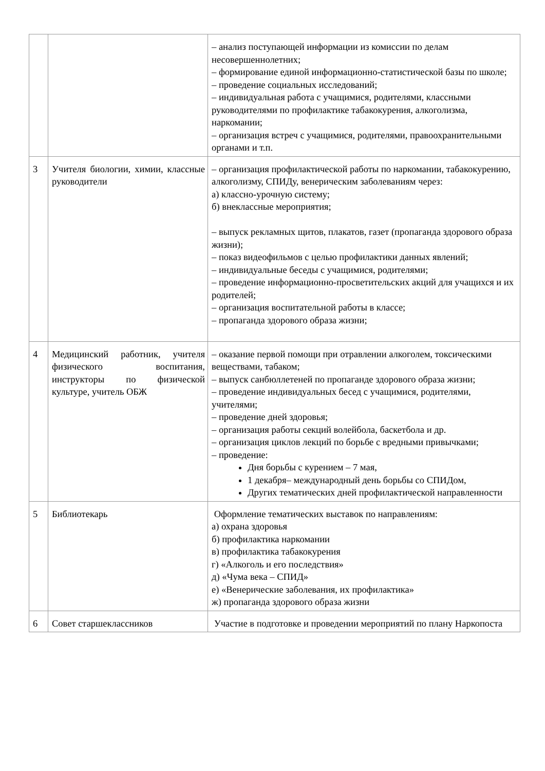| | | – анализ поступающей информации из комиссии по делам несовершеннолетних; – формирование единой информационно-статистической базы по школе; – проведение социальных исследований; – индивидуальная работа с учащимися, родителями, классными руководителями по профилактике табакокурения, алкоголизма, наркомании; – организация встреч с учащимися, родителями, правоохранительными органами и т.п. |
| 3 | Учителя биологии, химии, классные руководители | – организация профилактической работы по наркомании, табакокурению, алкоголизму, СПИДу, венерическим заболеваниям через: а) классно-урочную систему; б) внеклассные мероприятия; – выпуск рекламных щитов, плакатов, газет (пропаганда здорового образа жизни); – показ видеофильмов с целью профилактики данных явлений; – индивидуальные беседы с учащимися, родителями; – проведение информационно-просветительских акций для учащихся и их родителей; – организация воспитательной работы в классе; – пропаганда здорового образа жизни; |
| 4 | Медицинский работник, учителя физического воспитания, инструкторы по физической культуре, учитель ОБЖ | – оказание первой помощи при отравлении алкоголем, токсическими веществами, табаком; – выпуск санбюллетеней по пропаганде здорового образа жизни; – проведение индивидуальных бесед с учащимися, родителями, учителями; – проведение дней здоровья; – организация работы секций волейбола, баскетбола и др. – организация циклов лекций по борьбе с вредными привычками; – проведение: Дня борьбы с курением – 7 мая, 1 декабря– международный день борьбы со СПИДом, Других тематических дней профилактической направленности |
| 5 | Библиотекарь | Оформление тематических выставок по направлениям: а) охрана здоровья б) профилактика наркомании в) профилактика табакокурения г) «Алкоголь и его последствия» д) «Чума века – СПИД» е) «Венерические заболевания, их профилактика» ж) пропаганда здорового образа жизни |
| 6 | Совет старшеклассников | Участие в подготовке и проведении мероприятий по плану Наркопоста |